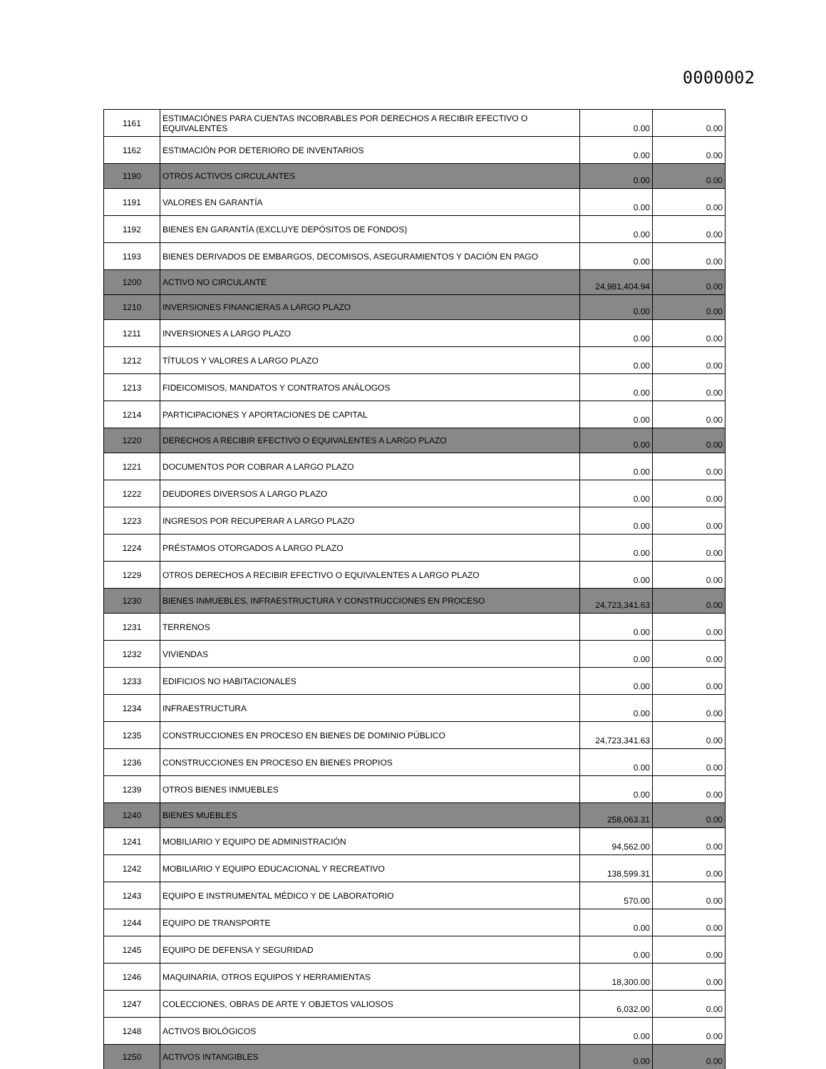0000002
| 1161 | ESTIMACIÓNES PARA CUENTAS INCOBRABLES POR DERECHOS A RECIBIR EFECTIVO O EQUIVALENTES | 0.00 | 0.00 |
| 1162 | ESTIMACIÓN POR DETERIORO DE INVENTARIOS | 0.00 | 0.00 |
| 1190 | OTROS ACTIVOS CIRCULANTES | 0.00 | 0.00 |
| 1191 | VALORES EN GARANTÍA | 0.00 | 0.00 |
| 1192 | BIENES EN GARANTÍA (EXCLUYE DEPÓSITOS DE FONDOS) | 0.00 | 0.00 |
| 1193 | BIENES DERIVADOS DE EMBARGOS, DECOMISOS, ASEGURAMIENTOS Y DACIÓN EN PAGO | 0.00 | 0.00 |
| 1200 | ACTIVO NO CIRCULANTE | 24,981,404.94 | 0.00 |
| 1210 | INVERSIONES FINANCIERAS A LARGO PLAZO | 0.00 | 0.00 |
| 1211 | INVERSIONES A LARGO PLAZO | 0.00 | 0.00 |
| 1212 | TÍTULOS Y VALORES A LARGO PLAZO | 0.00 | 0.00 |
| 1213 | FIDEICOMISOS, MANDATOS Y CONTRATOS ANÁLOGOS | 0.00 | 0.00 |
| 1214 | PARTICIPACIONES Y APORTACIONES DE CAPITAL | 0.00 | 0.00 |
| 1220 | DERECHOS A RECIBIR EFECTIVO O EQUIVALENTES A LARGO PLAZO | 0.00 | 0.00 |
| 1221 | DOCUMENTOS POR COBRAR A LARGO PLAZO | 0.00 | 0.00 |
| 1222 | DEUDORES DIVERSOS A LARGO PLAZO | 0.00 | 0.00 |
| 1223 | INGRESOS POR RECUPERAR A LARGO PLAZO | 0.00 | 0.00 |
| 1224 | PRÉSTAMOS OTORGADOS A LARGO PLAZO | 0.00 | 0.00 |
| 1229 | OTROS DERECHOS A RECIBIR EFECTIVO O EQUIVALENTES A LARGO PLAZO | 0.00 | 0.00 |
| 1230 | BIENES INMUEBLES, INFRAESTRUCTURA Y CONSTRUCCIONES EN PROCESO | 24,723,341.63 | 0.00 |
| 1231 | TERRENOS | 0.00 | 0.00 |
| 1232 | VIVIENDAS | 0.00 | 0.00 |
| 1233 | EDIFICIOS NO HABITACIONALES | 0.00 | 0.00 |
| 1234 | INFRAESTRUCTURA | 0.00 | 0.00 |
| 1235 | CONSTRUCCIONES EN PROCESO EN BIENES DE DOMINIO PÚBLICO | 24,723,341.63 | 0.00 |
| 1236 | CONSTRUCCIONES EN PROCESO EN BIENES PROPIOS | 0.00 | 0.00 |
| 1239 | OTROS BIENES INMUEBLES | 0.00 | 0.00 |
| 1240 | BIENES MUEBLES | 258,063.31 | 0.00 |
| 1241 | MOBILIARIO Y EQUIPO DE ADMINISTRACIÓN | 94,562.00 | 0.00 |
| 1242 | MOBILIARIO Y EQUIPO EDUCACIONAL Y RECREATIVO | 138,599.31 | 0.00 |
| 1243 | EQUIPO E INSTRUMENTAL MÉDICO Y DE LABORATORIO | 570.00 | 0.00 |
| 1244 | EQUIPO DE TRANSPORTE | 0.00 | 0.00 |
| 1245 | EQUIPO DE DEFENSA Y SEGURIDAD | 0.00 | 0.00 |
| 1246 | MAQUINARIA, OTROS EQUIPOS Y HERRAMIENTAS | 18,300.00 | 0.00 |
| 1247 | COLECCIONES, OBRAS DE ARTE Y OBJETOS VALIOSOS | 6,032.00 | 0.00 |
| 1248 | ACTIVOS BIOLÓGICOS | 0.00 | 0.00 |
| 1250 | ACTIVOS INTANGIBLES | 0.00 | 0.00 |